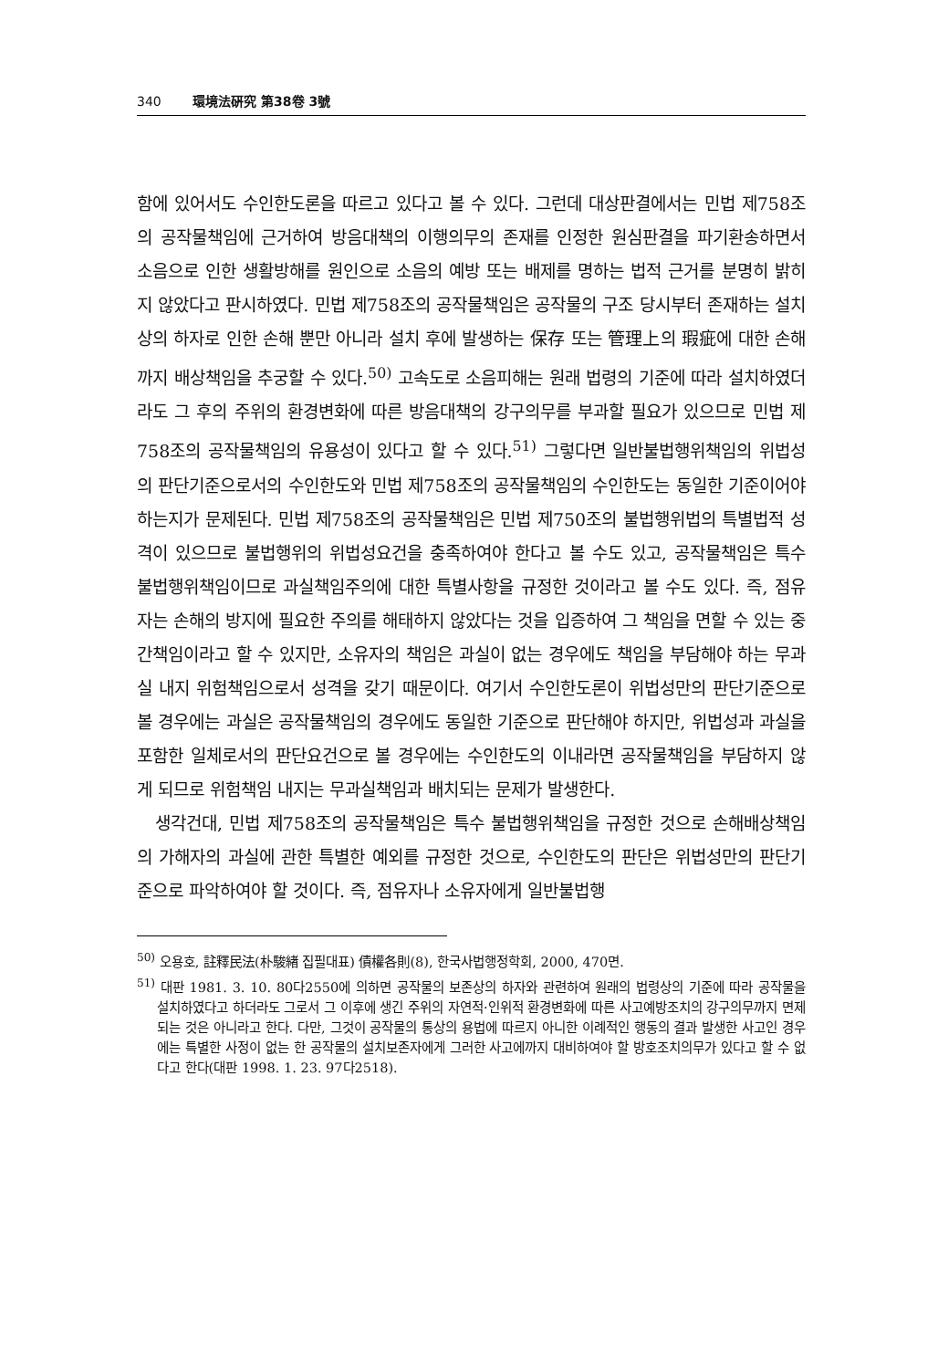340 環境法硏究 第38卷 3號
함에 있어서도 수인한도론을 따르고 있다고 볼 수 있다. 그런데 대상판결에서는 민법 제758조의 공작물책임에 근거하여 방음대책의 이행의무의 존재를 인정한 원심판결을 파기환송하면서 소음으로 인한 생활방해를 원인으로 소음의 예방 또는 배제를 명하는 법적 근거를 분명히 밝히지 않았다고 판시하였다. 민법 제758조의 공작물책임은 공작물의 구조 당시부터 존재하는 설치상의 하자로 인한 손해 뿐만 아니라 설치 후에 발생하는 保存 또는 管理上의 瑕疵에 대한 손해까지 배상책임을 추궁할 수 있다.<sup>50)</sup> 고속도로 소음피해는 원래 법령의 기준에 따라 설치하였더라도 그 후의 주위의 환경변화에 따른 방음대책의 강구의무를 부과할 필요가 있으므로 민법 제758조의 공작물책임의 유용성이 있다고 할 수 있다.<sup>51)</sup> 그렇다면 일반불법행위책임의 위법성의 판단기준으로서의 수인한도와 민법 제758조의 공작물책임의 수인한도는 동일한 기준이어야 하는지가 문제된다. 민법 제758조의 공작물책임은 민법 제750조의 불법행위법의 특별법적 성격이 있으므로 불법행위의 위법성요건을 충족하여야 한다고 볼 수도 있고, 공작물책임은 특수 불법행위책임이므로 과실책임주의에 대한 특별사항을 규정한 것이라고 볼 수도 있다. 즉, 점유자는 손해의 방지에 필요한 주의를 해태하지 않았다는 것을 입증하여 그 책임을 면할 수 있는 중간책임이라고 할 수 있지만, 소유자의 책임은 과실이 없는 경우에도 책임을 부담해야 하는 무과실 내지 위험책임으로서 성격을 갖기 때문이다. 여기서 수인한도론이 위법성만의 판단기준으로 볼 경우에는 과실은 공작물책임의 경우에도 동일한 기준으로 판단해야 하지만, 위법성과 과실을 포함한 일체로서의 판단요건으로 볼 경우에는 수인한도의 이내라면 공작물책임을 부담하지 않게 되므로 위험책임 내지는 무과실책임과 배치되는 문제가 발생한다.
생각건대, 민법 제758조의 공작물책임은 특수 불법행위책임을 규정한 것으로 손해배상책임의 가해자의 과실에 관한 특별한 예외를 규정한 것으로, 수인한도의 판단은 위법성만의 판단기준으로 파악하여야 할 것이다. 즉, 점유자나 소유자에게 일반불법행
<sup>50)</sup> 오용호, 註釋民法(朴駿緖 집필대표) 債權各則(8), 한국사법행정학회, 2000, 470면.
<sup>51)</sup> 대판 1981. 3. 10. 80다2550에 의하면 공작물의 보존상의 하자와 관련하여 원래의 법령상의 기준에 따라 공작물을 설치하였다고 하더라도 그로서 그 이후에 생긴 주위의 자연적·인위적 환경변화에 따른 사고예방조치의 강구의무까지 면제되는 것은 아니라고 한다. 다만, 그것이 공작물의 통상의 용법에 따르지 아니한 이례적인 행동의 결과 발생한 사고인 경우에는 특별한 사정이 없는 한 공작물의 설치보존자에게 그러한 사고에까지 대비하여야 할 방호조치의무가 있다고 할 수 없다고 한다(대판 1998. 1. 23. 97다2518).